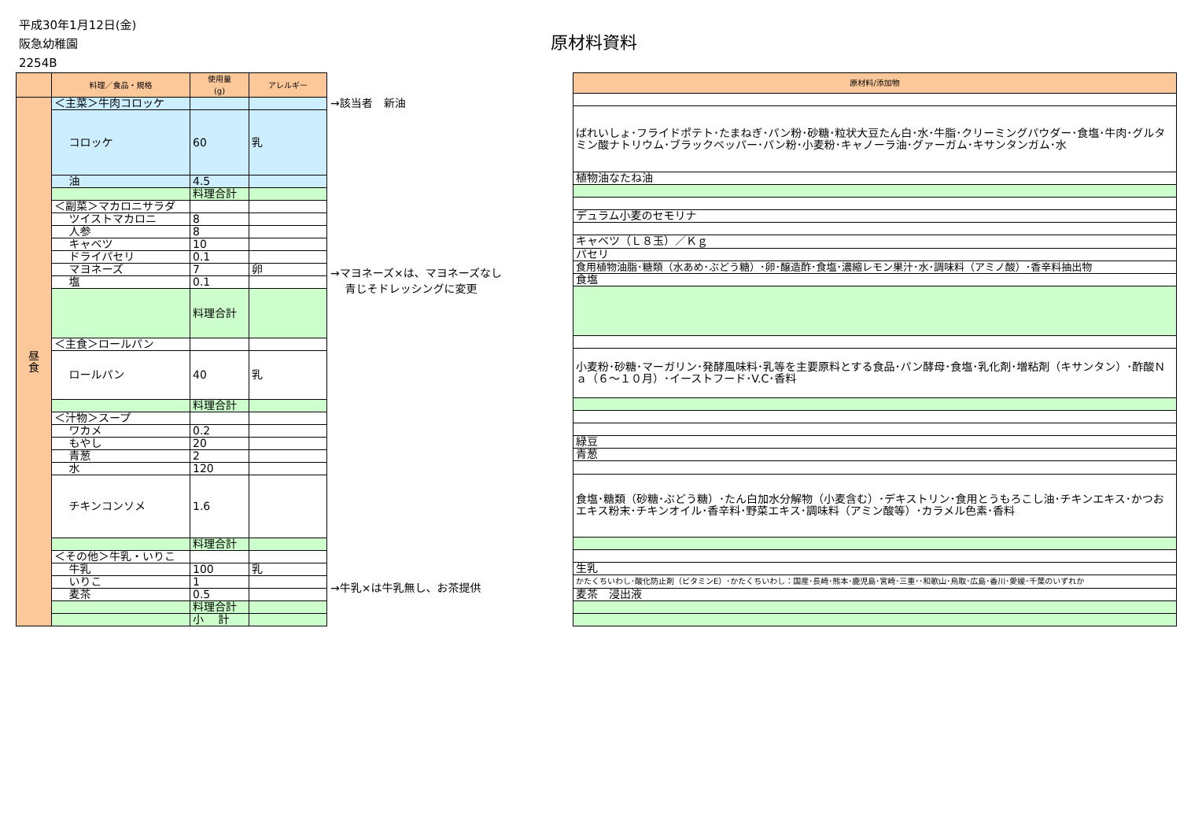平成30年1月12日(金)
阪急幼稚園
2254B
原材料資料
| | 料理／食品・規格 | 使用量 (g) | アレルギー |
| --- | --- | --- | --- |
| 昼 食 | ＜主菜＞牛肉コロッケ | | |
| | コロッケ | 60 | 乳 |
| | 油 | 4.5 | |
| | | 料理合計 | |
| | ＜副菜＞マカロニサラダ | | |
| | ツイストマカロニ | 8 | |
| | 人参 | 8 | |
| | キャベツ | 10 | |
| | ドライパセリ | 0.1 | |
| | マヨネーズ | 7 | 卵 |
| | 塩 | 0.1 | |
| | | 料理合計 | |
| | ＜主食＞ロールパン | | |
| | ロールパン | 40 | 乳 |
| | | 料理合計 | |
| | ＜汁物＞スープ | | |
| | ワカメ | 0.2 | |
| | もやし | 20 | |
| | 青葱 | 2 | |
| | 水 | 120 | |
| | チキンコンソメ | 1.6 | |
| | | 料理合計 | |
| | ＜その他＞牛乳・いりこ | | |
| | 牛乳 | 100 | 乳 |
| | いりこ | 1 | |
| | 麦茶 | 0.5 | |
| | | 料理合計 | |
| | | 小 計 | |
→該当者　新油
→マヨネーズ×は、マヨネーズなし
　 青じそドレッシングに変更
→牛乳×は牛乳無し、お茶提供
| 原材料/添加物 |
| --- |
| ばれいしょ･フライドポテト･たまねぎ･パン粉･砂糖･粒状大豆たん白･水･牛脂･クリーミングパウダー･食塩･牛肉･グルタミン酸ナトリウム･ブラックペッパー･パン粉･小麦粉･キャノーラ油･グァーガム･キサンタンガム･水 |
| 植物油なたね油 |
| デュラム小麦のセモリナ |
| キャベツ（Ｌ８玉）／Ｋｇ |
| パセリ |
| 食用植物油脂･糖類（水あめ･ぶどう糖）･卵･醸造酢･食塩･濃縮レモン果汁･水･調味料（アミノ酸）･香辛料抽出物 |
| 食塩 |
| 小麦粉･砂糖･マーガリン･発酵風味料･乳等を主要原料とする食品･パン酵母･食塩･乳化剤･増粘剤（キサンタン）･酢酸Ｎａ（６～１０月）･イーストフード･V.C･香料 |
| 緑豆 |
| 青葱 |
| 食塩･糖類（砂糖･ぶどう糖）･たん白加水分解物（小麦含む）･デキストリン･食用とうもろこし油･チキンエキス･かつおエキス粉末･チキンオイル･香辛料･野菜エキス･調味料（アミン酸等）･カラメル色素･香料 |
| 生乳 |
| かたくちいわし･酸化防止剤（ビタミンE）･かたくちいわし：国産･長崎･熊本･鹿児島･宮崎･三重･･和歌山･鳥取･広島･香川･愛媛･千葉のいずれか |
| 麦茶 浸出液 |